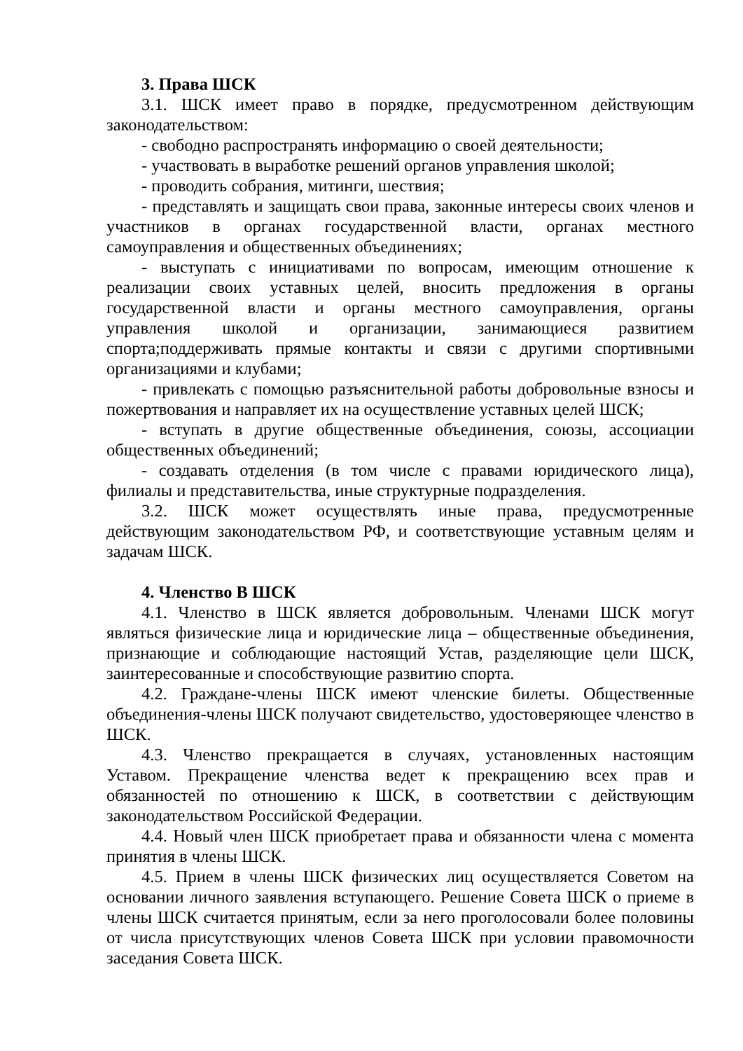3. Права ШСК
3.1. ШСК имеет право в порядке, предусмотренном действующим законодательством:
- свободно распространять информацию о своей деятельности;
- участвовать в выработке решений органов управления школой;
- проводить собрания, митинги, шествия;
- представлять и защищать свои права, законные интересы своих членов и участников в органах государственной власти, органах местного самоуправления и общественных объединениях;
- выступать с инициативами по вопросам, имеющим отношение к реализации своих уставных целей, вносить предложения в органы государственной власти и органы местного самоуправления, органы управления школой и организации, занимающиеся развитием спорта;поддерживать прямые контакты и связи с другими спортивными организациями и клубами;
- привлекать с помощью разъяснительной работы добровольные взносы и пожертвования и направляет их на осуществление уставных целей ШСК;
- вступать в другие общественные объединения, союзы, ассоциации общественных объединений;
- создавать отделения (в том числе с правами юридического лица), филиалы и представительства, иные структурные подразделения.
3.2. ШСК может осуществлять иные права, предусмотренные действующим законодательством РФ, и соответствующие уставным целям и задачам ШСК.
4. Членство В ШСК
4.1. Членство в ШСК является добровольным. Членами ШСК могут являться физические лица и юридические лица – общественные объединения, признающие и соблюдающие настоящий Устав, разделяющие цели ШСК, заинтересованные и способствующие развитию спорта.
4.2. Граждане-члены ШСК имеют членские билеты. Общественные объединения-члены ШСК получают свидетельство, удостоверяющее членство в ШСК.
4.3. Членство прекращается в случаях, установленных настоящим Уставом. Прекращение членства ведет к прекращению всех прав и обязанностей по отношению к ШСК, в соответствии с действующим законодательством Российской Федерации.
4.4. Новый член ШСК приобретает права и обязанности члена с момента принятия в члены ШСК.
4.5. Прием в члены ШСК физических лиц осуществляется Советом на основании личного заявления вступающего. Решение Совета ШСК о приеме в члены ШСК считается принятым, если за него проголосовали более половины от числа присутствующих членов Совета ШСК при условии правомочности заседания Совета ШСК.